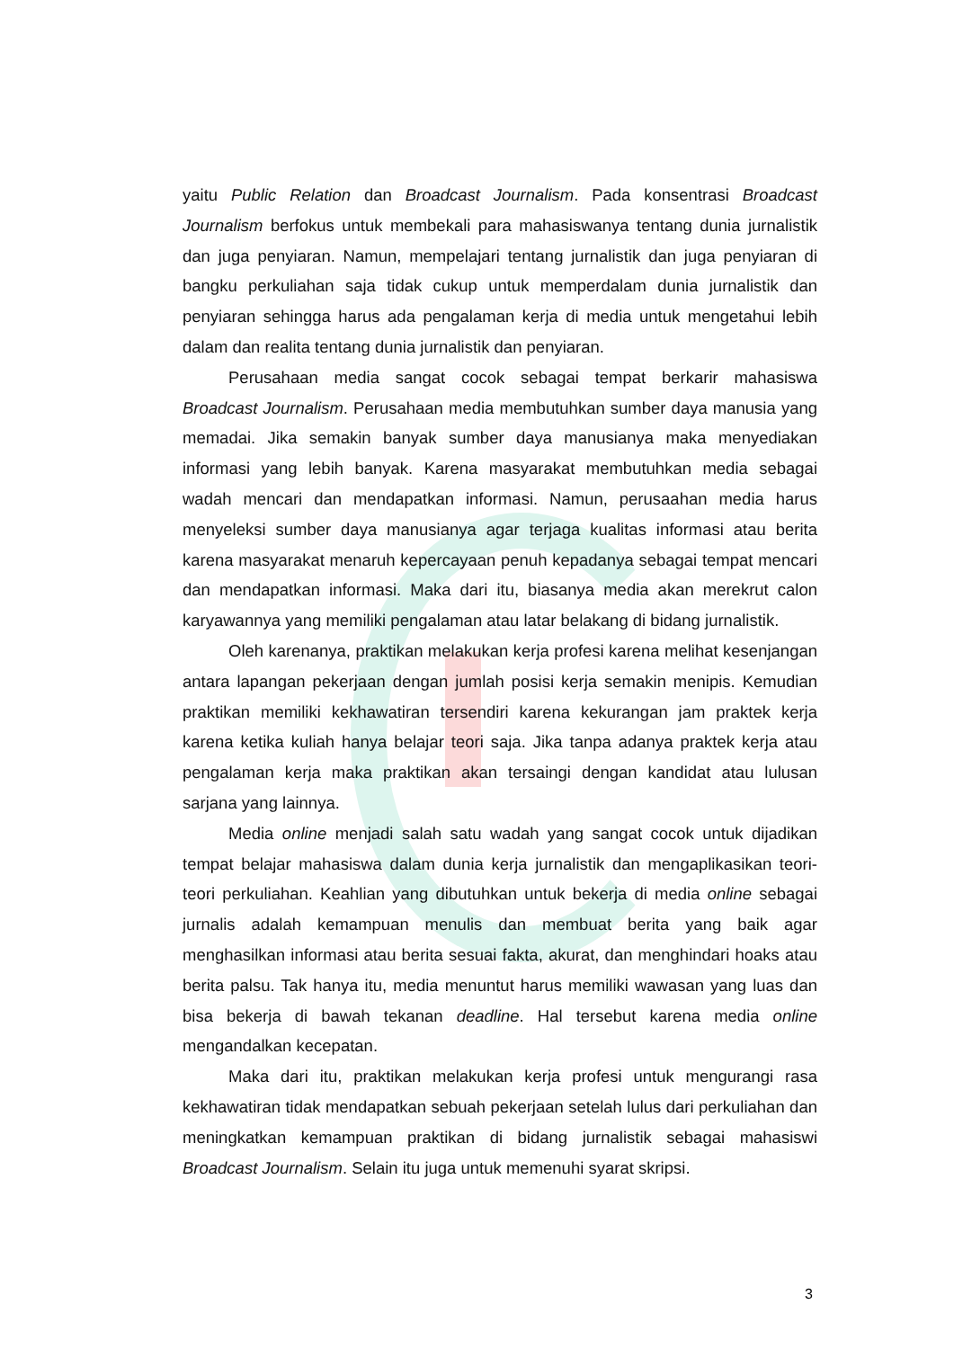yaitu Public Relation dan Broadcast Journalism. Pada konsentrasi Broadcast Journalism berfokus untuk membekali para mahasiswanya tentang dunia jurnalistik dan juga penyiaran. Namun, mempelajari tentang jurnalistik dan juga penyiaran di bangku perkuliahan saja tidak cukup untuk memperdalam dunia jurnalistik dan penyiaran sehingga harus ada pengalaman kerja di media untuk mengetahui lebih dalam dan realita tentang dunia jurnalistik dan penyiaran.
Perusahaan media sangat cocok sebagai tempat berkarir mahasiswa Broadcast Journalism. Perusahaan media membutuhkan sumber daya manusia yang memadai. Jika semakin banyak sumber daya manusianya maka menyediakan informasi yang lebih banyak. Karena masyarakat membutuhkan media sebagai wadah mencari dan mendapatkan informasi. Namun, perusaahan media harus menyeleksi sumber daya manusianya agar terjaga kualitas informasi atau berita karena masyarakat menaruh kepercayaan penuh kepadanya sebagai tempat mencari dan mendapatkan informasi. Maka dari itu, biasanya media akan merekrut calon karyawannya yang memiliki pengalaman atau latar belakang di bidang jurnalistik.
Oleh karenanya, praktikan melakukan kerja profesi karena melihat kesenjangan antara lapangan pekerjaan dengan jumlah posisi kerja semakin menipis. Kemudian praktikan memiliki kekhawatiran tersendiri karena kekurangan jam praktek kerja karena ketika kuliah hanya belajar teori saja. Jika tanpa adanya praktek kerja atau pengalaman kerja maka praktikan akan tersaingi dengan kandidat atau lulusan sarjana yang lainnya.
Media online menjadi salah satu wadah yang sangat cocok untuk dijadikan tempat belajar mahasiswa dalam dunia kerja jurnalistik dan mengaplikasikan teori-teori perkuliahan. Keahlian yang dibutuhkan untuk bekerja di media online sebagai jurnalis adalah kemampuan menulis dan membuat berita yang baik agar menghasilkan informasi atau berita sesuai fakta, akurat, dan menghindari hoaks atau berita palsu. Tak hanya itu, media menuntut harus memiliki wawasan yang luas dan bisa bekerja di bawah tekanan deadline. Hal tersebut karena media online mengandalkan kecepatan.
Maka dari itu, praktikan melakukan kerja profesi untuk mengurangi rasa kekhawatiran tidak mendapatkan sebuah pekerjaan setelah lulus dari perkuliahan dan meningkatkan kemampuan praktikan di bidang jurnalistik sebagai mahasiswi Broadcast Journalism. Selain itu juga untuk memenuhi syarat skripsi.
3